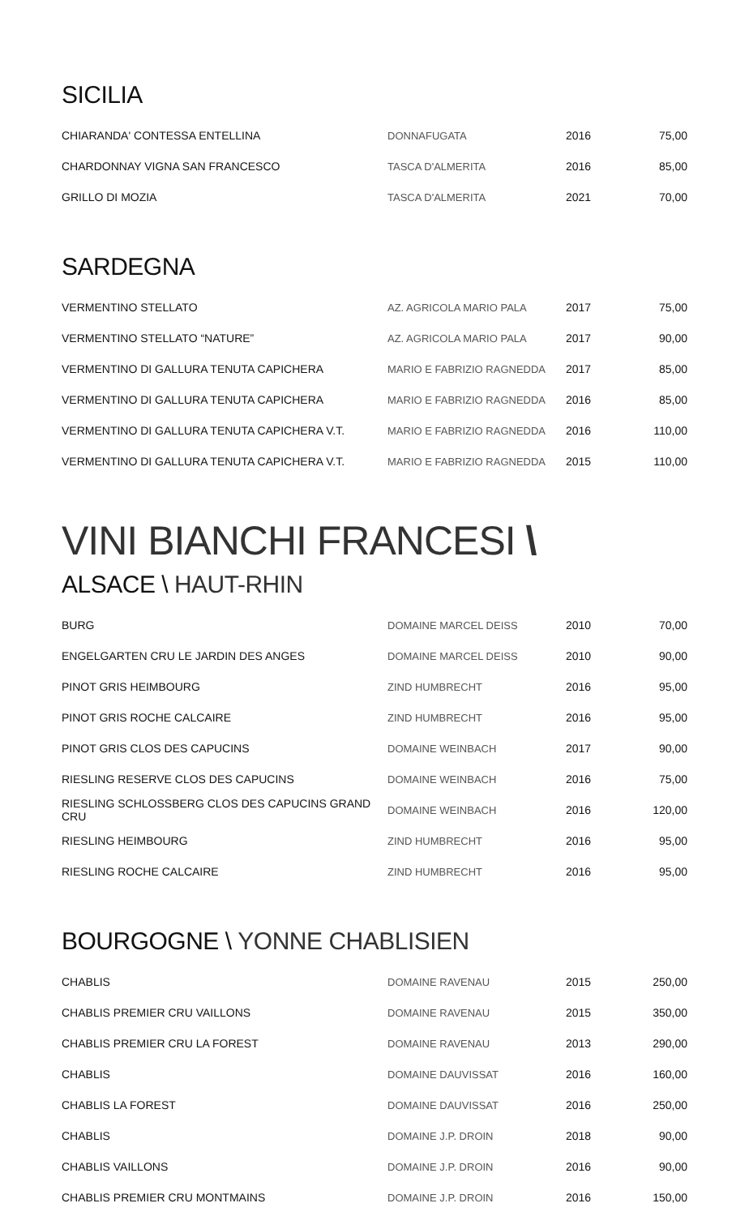SICILIA
| CHIARANDA' CONTESSA ENTELLINA | DONNAFUGATA | 2016 | 75,00 |
| CHARDONNAY VIGNA SAN FRANCESCO | TASCA D'ALMERITA | 2016 | 85,00 |
| GRILLO DI MOZIA | TASCA D'ALMERITA | 2021 | 70,00 |
SARDEGNA
| VERMENTINO STELLATO | AZ. AGRICOLA MARIO PALA | 2017 | 75,00 |
| VERMENTINO STELLATO “NATURE” | AZ. AGRICOLA MARIO PALA | 2017 | 90,00 |
| VERMENTINO DI GALLURA TENUTA CAPICHERA | MARIO E FABRIZIO RAGNEDDA | 2017 | 85,00 |
| VERMENTINO DI GALLURA TENUTA CAPICHERA | MARIO E FABRIZIO RAGNEDDA | 2016 | 85,00 |
| VERMENTINO DI GALLURA TENUTA CAPICHERA V.T. | MARIO E FABRIZIO RAGNEDDA | 2016 | 110,00 |
| VERMENTINO DI GALLURA TENUTA CAPICHERA V.T. | MARIO E FABRIZIO RAGNEDDA | 2015 | 110,00 |
VINI BIANCHI FRANCESI \
ALSACE \ HAUT-RHIN
| BURG | DOMAINE MARCEL DEISS | 2010 | 70,00 |
| ENGELGARTEN CRU LE JARDIN DES ANGES | DOMAINE MARCEL DEISS | 2010 | 90,00 |
| PINOT GRIS HEIMBOURG | ZIND HUMBRECHT | 2016 | 95,00 |
| PINOT GRIS ROCHE CALCAIRE | ZIND HUMBRECHT | 2016 | 95,00 |
| PINOT GRIS CLOS DES CAPUCINS | DOMAINE WEINBACH | 2017 | 90,00 |
| RIESLING RESERVE CLOS DES CAPUCINS | DOMAINE WEINBACH | 2016 | 75,00 |
| RIESLING SCHLOSSBERG CLOS DES CAPUCINS GRAND CRU | DOMAINE WEINBACH | 2016 | 120,00 |
| RIESLING HEIMBOURG | ZIND HUMBRECHT | 2016 | 95,00 |
| RIESLING ROCHE CALCAIRE | ZIND HUMBRECHT | 2016 | 95,00 |
BOURGOGNE \ YONNE CHABLISIEN
| CHABLIS | DOMAINE RAVENAU | 2015 | 250,00 |
| CHABLIS PREMIER CRU VAILLONS | DOMAINE RAVENAU | 2015 | 350,00 |
| CHABLIS PREMIER CRU LA FOREST | DOMAINE RAVENAU | 2013 | 290,00 |
| CHABLIS | DOMAINE DAUVISSAT | 2016 | 160,00 |
| CHABLIS LA FOREST | DOMAINE DAUVISSAT | 2016 | 250,00 |
| CHABLIS | DOMAINE J.P. DROIN | 2018 | 90,00 |
| CHABLIS VAILLONS | DOMAINE J.P. DROIN | 2016 | 90,00 |
| CHABLIS PREMIER CRU MONTMAINS | DOMAINE J.P. DROIN | 2016 | 150,00 |